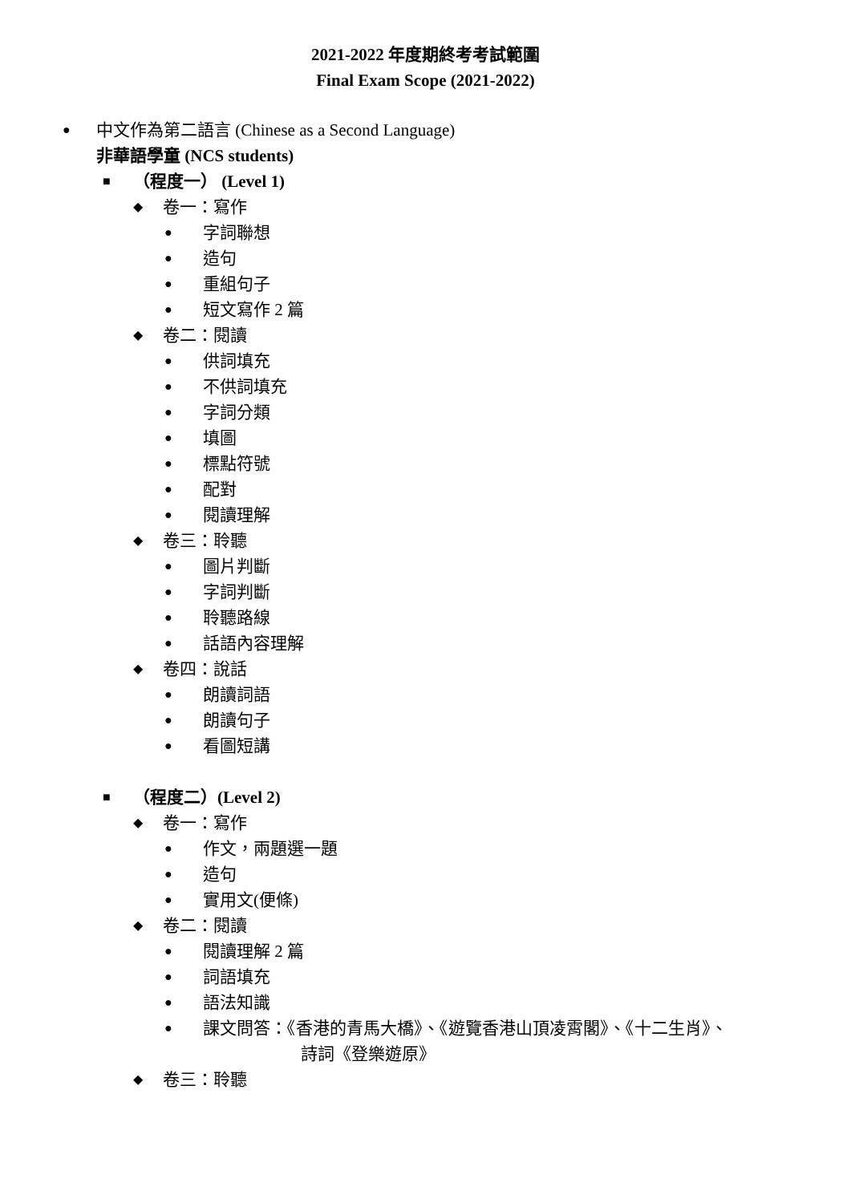2021-2022 年度期終考考試範圍
Final Exam Scope (2021-2022)
● 中文作為第二語言 (Chinese as a Second Language)
非華語學童 (NCS students)
■ （程度一） (Level 1)
◆ 卷一：寫作
● 字詞聯想
● 造句
● 重組句子
● 短文寫作 2 篇
◆ 卷二：閱讀
● 供詞填充
● 不供詞填充
● 字詞分類
● 填圖
● 標點符號
● 配對
● 閱讀理解
◆ 卷三：聆聽
● 圖片判斷
● 字詞判斷
● 聆聽路線
● 話語內容理解
◆ 卷四：說話
● 朗讀詞語
● 朗讀句子
● 看圖短講
■ （程度二）(Level 2)
◆ 卷一：寫作
● 作文，兩題選一題
● 造句
● 實用文(便條)
◆ 卷二：閱讀
● 閱讀理解 2 篇
● 詞語填充
● 語法知識
● 課文問答：《香港的青馬大橋》、《遊覽香港山頂凌霄閣》、《十二生肖》、
詩詞《登樂遊原》
◆ 卷三：聆聽